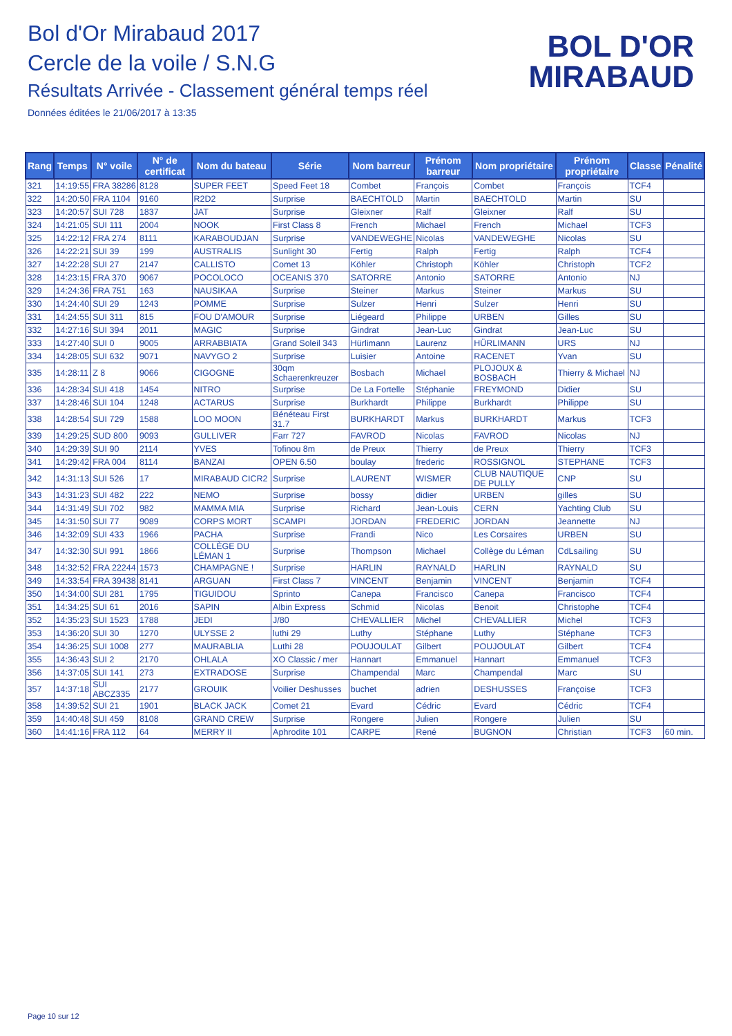Bol d'Or Mirabaud 2017
Cercle de la voile / S.N.G
Résultats Arrivée - Classement général temps réel
Données éditées le 21/06/2017 à 13:35
BOL D'OR
MIRABAUD
| Rang | Temps | N° voile | N° de certificat | Nom du bateau | Série | Nom barreur | Prénom barreur | Nom propriétaire | Prénom propriétaire | Classe | Pénalité |
| --- | --- | --- | --- | --- | --- | --- | --- | --- | --- | --- | --- |
| 321 | 14:19:55 | FRA 38286 | 8128 | SUPER FEET | Speed Feet 18 | Combet | François | Combet | François | TCF4 | |
| 322 | 14:20:50 | FRA 1104 | 9160 | R2D2 | Surprise | BAECHTOLD | Martin | BAECHTOLD | Martin | SU | |
| 323 | 14:20:57 | SUI 728 | 1837 | JAT | Surprise | Gleixner | Ralf | Gleixner | Ralf | SU | |
| 324 | 14:21:05 | SUI 111 | 2004 | NOOK | First Class 8 | French | Michael | French | Michael | TCF3 | |
| 325 | 14:22:12 | FRA 274 | 8111 | KARABOUDJAN | Surprise | VANDEWEGHE | Nicolas | VANDEWEGHE | Nicolas | SU | |
| 326 | 14:22:21 | SUI 39 | 199 | AUSTRALIS | Sunlight 30 | Fertig | Ralph | Fertig | Ralph | TCF4 | |
| 327 | 14:22:28 | SUI 27 | 2147 | CALLISTO | Comet 13 | Köhler | Christoph | Köhler | Christoph | TCF2 | |
| 328 | 14:23:15 | FRA 370 | 9067 | POCOLOCO | OCEANIS 370 | SATORRE | Antonio | SATORRE | Antonio | NJ | |
| 329 | 14:24:36 | FRA 751 | 163 | NAUSIKAA | Surprise | Steiner | Markus | Steiner | Markus | SU | |
| 330 | 14:24:40 | SUI 29 | 1243 | POMME | Surprise | Sulzer | Henri | Sulzer | Henri | SU | |
| 331 | 14:24:55 | SUI 311 | 815 | FOU D'AMOUR | Surprise | Liégeard | Philippe | URBEN | Gilles | SU | |
| 332 | 14:27:16 | SUI 394 | 2011 | MAGIC | Surprise | Gindrat | Jean-Luc | Gindrat | Jean-Luc | SU | |
| 333 | 14:27:40 | SUI 0 | 9005 | ARRABBIATA | Grand Soleil 343 | Hürlimann | Laurenz | HÜRLIMANN | URS | NJ | |
| 334 | 14:28:05 | SUI 632 | 9071 | NAVYGO 2 | Surprise | Luisier | Antoine | RACENET | Yvan | SU | |
| 335 | 14:28:11 | Z 8 | 9066 | CIGOGNE | 30qm Schaerenkreuzer | Bosbach | Michael | PLOJOUX & BOSBACH | Thierry & Michael | NJ | |
| 336 | 14:28:34 | SUI 418 | 1454 | NITRO | Surprise | De La Fortelle | Stéphanie | FREYMOND | Didier | SU | |
| 337 | 14:28:46 | SUI 104 | 1248 | ACTARUS | Surprise | Burkhardt | Philippe | Burkhardt | Philippe | SU | |
| 338 | 14:28:54 | SUI 729 | 1588 | LOO MOON | Bénéteau First 31.7 | BURKHARDT | Markus | BURKHARDT | Markus | TCF3 | |
| 339 | 14:29:25 | SUD 800 | 9093 | GULLIVER | Farr 727 | FAVROD | Nicolas | FAVROD | Nicolas | NJ | |
| 340 | 14:29:39 | SUI 90 | 2114 | YVES | Tofinou 8m | de Preux | Thierry | de Preux | Thierry | TCF3 | |
| 341 | 14:29:42 | FRA 004 | 8114 | BANZAI | OPEN 6.50 | boulay | frederic | ROSSIGNOL | STEPHANE | TCF3 | |
| 342 | 14:31:13 | SUI 526 | 17 | MIRABAUD CICR2 | Surprise | LAURENT | WISMER | CLUB NAUTIQUE DE PULLY | CNP | SU | |
| 343 | 14:31:23 | SUI 482 | 222 | NEMO | Surprise | bossy | didier | URBEN | gilles | SU | |
| 344 | 14:31:49 | SUI 702 | 982 | MAMMA MIA | Surprise | Richard | Jean-Louis | CERN | Yachting Club | SU | |
| 345 | 14:31:50 | SUI 77 | 9089 | CORPS MORT | SCAMPI | JORDAN | FREDERIC | JORDAN | Jeannette | NJ | |
| 346 | 14:32:09 | SUI 433 | 1966 | PACHA | Surprise | Frandi | Nico | Les Corsaires | URBEN | SU | |
| 347 | 14:32:30 | SUI 991 | 1866 | COLLÈGE DU LÉMAN 1 | Surprise | Thompson | Michael | Collège du Léman | CdLsailing | SU | |
| 348 | 14:32:52 | FRA 22244 | 1573 | CHAMPAGNE ! | Surprise | HARLIN | RAYNALD | HARLIN | RAYNALD | SU | |
| 349 | 14:33:54 | FRA 39438 | 8141 | ARGUAN | First Class 7 | VINCENT | Benjamin | VINCENT | Benjamin | TCF4 | |
| 350 | 14:34:00 | SUI 281 | 1795 | TIGUIDOU | Sprinto | Canepa | Francisco | Canepa | Francisco | TCF4 | |
| 351 | 14:34:25 | SUI 61 | 2016 | SAPIN | Albin Express | Schmid | Nicolas | Benoit | Christophe | TCF4 | |
| 352 | 14:35:23 | SUI 1523 | 1788 | JEDI | J/80 | CHEVALLIER | Michel | CHEVALLIER | Michel | TCF3 | |
| 353 | 14:36:20 | SUI 30 | 1270 | ULYSSE 2 | luthi 29 | Luthy | Stéphane | Luthy | Stéphane | TCF3 | |
| 354 | 14:36:25 | SUI 1008 | 277 | MAURABLIA | Luthi 28 | POUJOULAT | Gilbert | POUJOULAT | Gilbert | TCF4 | |
| 355 | 14:36:43 | SUI 2 | 2170 | OHLALA | XO Classic / mer | Hannart | Emmanuel | Hannart | Emmanuel | TCF3 | |
| 356 | 14:37:05 | SUI 141 | 273 | EXTRADOSE | Surprise | Champendal | Marc | Champendal | Marc | SU | |
| 357 | 14:37:18 | SUI ABCZ335 | 2177 | GROUIK | Voilier Deshusses | buchet | adrien | DESHUSSES | Françoise | TCF3 | |
| 358 | 14:39:52 | SUI 21 | 1901 | BLACK JACK | Comet 21 | Evard | Cédric | Evard | Cédric | TCF4 | |
| 359 | 14:40:48 | SUI 459 | 8108 | GRAND CREW | Surprise | Rongere | Julien | Rongere | Julien | SU | |
| 360 | 14:41:16 | FRA 112 | 64 | MERRY II | Aphrodite 101 | CARPE | René | BUGNON | Christian | TCF3 | 60 min. |
Page 10 sur 12